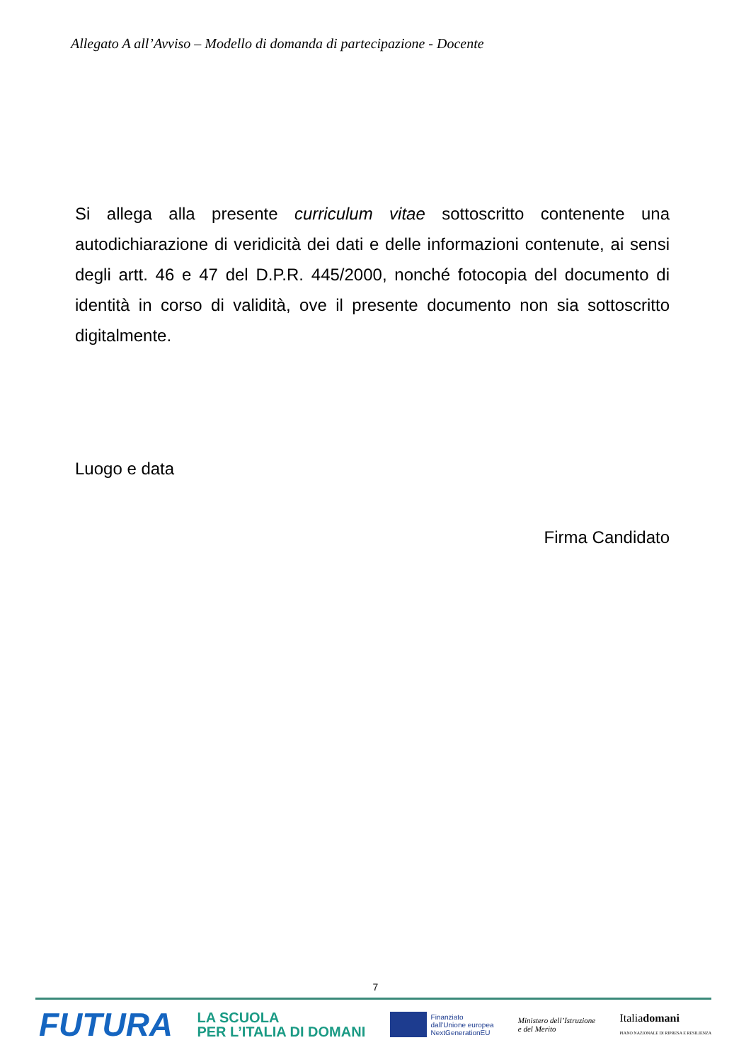Allegato A all’Avviso – Modello di domanda di partecipazione - Docente
Si allega alla presente curriculum vitae sottoscritto contenente una autodichiarazione di veridicità dei dati e delle informazioni contenute, ai sensi degli artt. 46 e 47 del D.P.R. 445/2000, nonché fotocopia del documento di identità in corso di validità, ove il presente documento non sia sottoscritto digitalmente.
Luogo e data
Firma Candidato
7
FUTURA
LA SCUOLA
PER L’ITALIA DI DOMANI
Finanziato
dall’Unione europea
NextGenerationEU
Ministero dell’Istruzione
e del Merito
Italiadomani
PIANO NAZIONALE DI RIPRESA E RESILIENZA